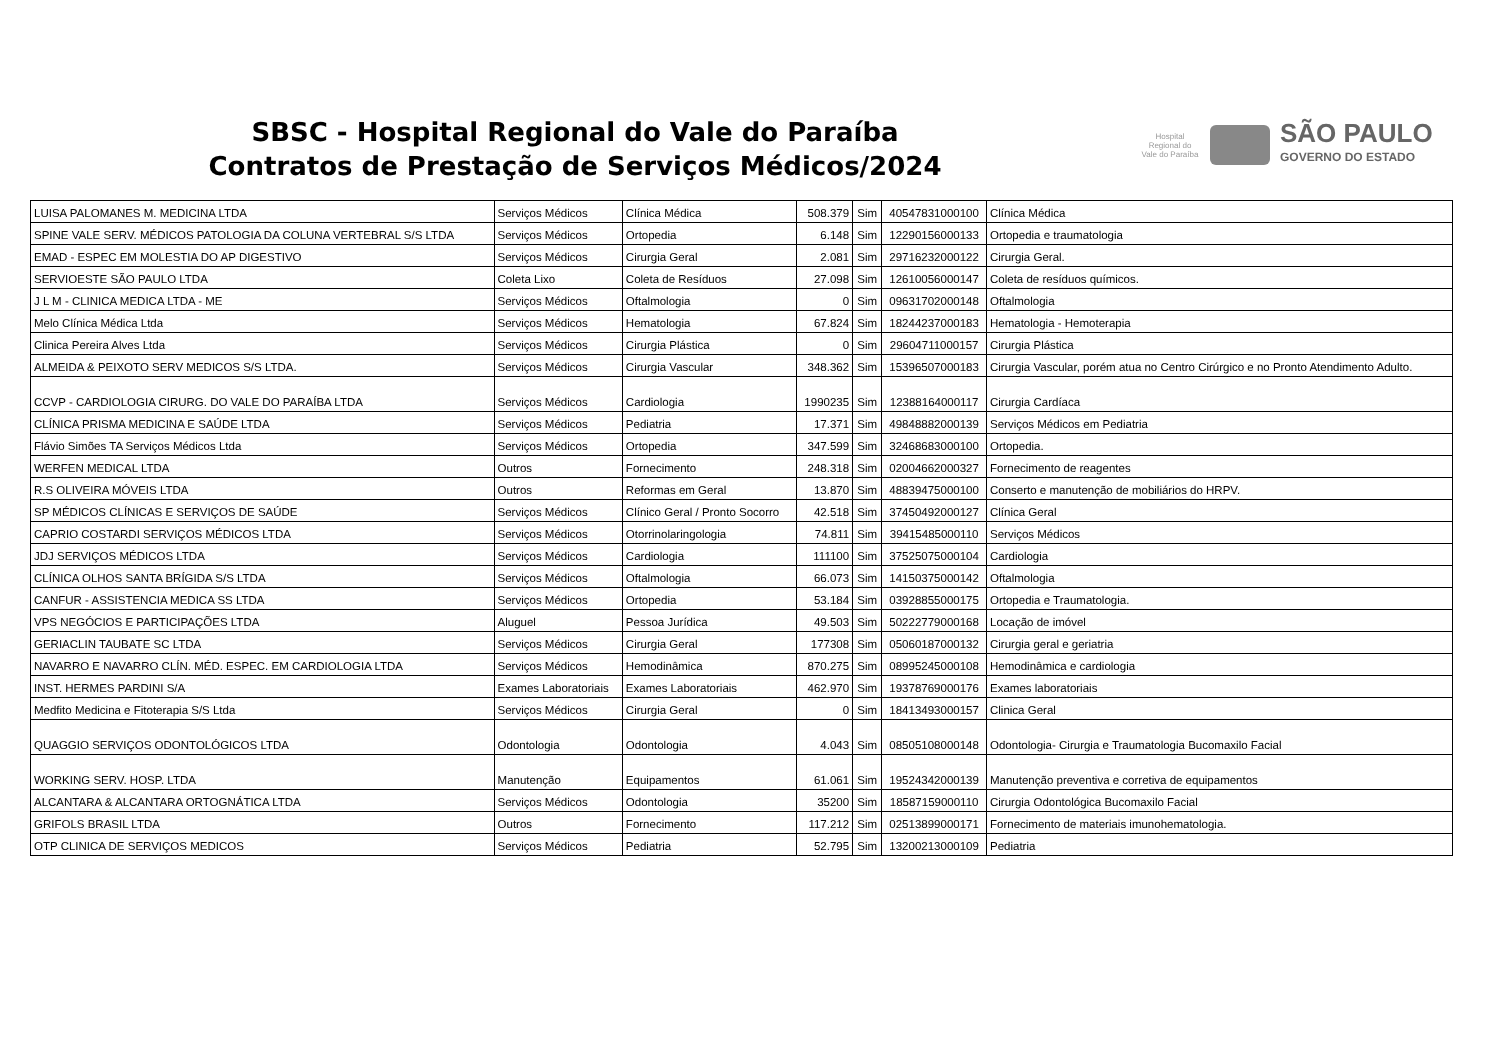SBSC - Hospital Regional do Vale do Paraíba
Contratos de Prestação de Serviços Médicos/2024
Hospital Regional do Vale do Paraíba
SÃO PAULO
GOVERNO DO ESTADO
| LUISA PALOMANES M. MEDICINA LTDA | Serviços Médicos | Clínica Médica | 508.379 | Sim | 40547831000100 | Clínica Médica |
| SPINE VALE SERV. MÉDICOS PATOLOGIA DA COLUNA VERTEBRAL S/S LTDA | Serviços Médicos | Ortopedia | 6.148 | Sim | 12290156000133 | Ortopedia e traumatologia |
| EMAD - ESPEC EM MOLESTIA DO AP DIGESTIVO | Serviços Médicos | Cirurgia Geral | 2.081 | Sim | 29716232000122 | Cirurgia Geral. |
| SERVIOESTE SÃO PAULO LTDA | Coleta Lixo | Coleta de Resíduos | 27.098 | Sim | 12610056000147 | Coleta de resíduos químicos. |
| J L M - CLINICA MEDICA LTDA - ME | Serviços Médicos | Oftalmologia | 0 | Sim | 09631702000148 | Oftalmologia |
| Melo Clínica Médica Ltda | Serviços Médicos | Hematologia | 67.824 | Sim | 18244237000183 | Hematologia - Hemoterapia |
| Clinica Pereira Alves Ltda | Serviços Médicos | Cirurgia Plástica | 0 | Sim | 29604711000157 | Cirurgia Plástica |
| ALMEIDA & PEIXOTO SERV MEDICOS S/S LTDA. | Serviços Médicos | Cirurgia Vascular | 348.362 | Sim | 15396507000183 | Cirurgia Vascular, porém atua no Centro Cirúrgico e no Pronto Atendimento Adulto. |
| CCVP - CARDIOLOGIA CIRURG. DO VALE DO PARAÍBA LTDA | Serviços Médicos | Cardiologia | 1990235 | Sim | 12388164000117 | Cirurgia Cardíaca |
| CLÍNICA PRISMA MEDICINA E SAÚDE LTDA | Serviços Médicos | Pediatria | 17.371 | Sim | 49848882000139 | Serviços Médicos em Pediatria |
| Flávio Simões TA Serviços Médicos Ltda | Serviços Médicos | Ortopedia | 347.599 | Sim | 32468683000100 | Ortopedia. |
| WERFEN MEDICAL LTDA | Outros | Fornecimento | 248.318 | Sim | 02004662000327 | Fornecimento de reagentes |
| R.S OLIVEIRA MÓVEIS LTDA | Outros | Reformas em Geral | 13.870 | Sim | 48839475000100 | Conserto e manutenção de mobiliários do HRPV. |
| SP MÉDICOS CLÍNICAS E SERVIÇOS DE SAÚDE | Serviços Médicos | Clínico Geral / Pronto Socorro | 42.518 | Sim | 37450492000127 | Clínica Geral |
| CAPRIO COSTARDI SERVIÇOS MÉDICOS LTDA | Serviços Médicos | Otorrinolaringologia | 74.811 | Sim | 39415485000110 | Serviços Médicos |
| JDJ SERVIÇOS MÉDICOS LTDA | Serviços Médicos | Cardiologia | 111100 | Sim | 37525075000104 | Cardiologia |
| CLÍNICA OLHOS SANTA BRÍGIDA S/S LTDA | Serviços Médicos | Oftalmologia | 66.073 | Sim | 14150375000142 | Oftalmologia |
| CANFUR - ASSISTENCIA MEDICA SS LTDA | Serviços Médicos | Ortopedia | 53.184 | Sim | 03928855000175 | Ortopedia e Traumatologia. |
| VPS NEGÓCIOS E PARTICIPAÇÕES LTDA | Aluguel | Pessoa Jurídica | 49.503 | Sim | 50222779000168 | Locação de imóvel |
| GERIACLIN TAUBATE SC LTDA | Serviços Médicos | Cirurgia Geral | 177308 | Sim | 05060187000132 | Cirurgia geral e geriatria |
| NAVARRO E NAVARRO CLÍN. MÉD. ESPEC. EM CARDIOLOGIA LTDA | Serviços Médicos | Hemodinâmica | 870.275 | Sim | 08995245000108 | Hemodinâmica e cardiologia |
| INST. HERMES PARDINI S/A | Exames Laboratoriais | Exames Laboratoriais | 462.970 | Sim | 19378769000176 | Exames laboratoriais |
| Medfito Medicina e Fitoterapia S/S Ltda | Serviços Médicos | Cirurgia Geral | 0 | Sim | 18413493000157 | Clinica Geral |
| QUAGGIO SERVIÇOS ODONTOLÓGICOS LTDA | Odontologia | Odontologia | 4.043 | Sim | 08505108000148 | Odontologia- Cirurgia e Traumatologia Bucomaxilo Facial |
| WORKING SERV. HOSP. LTDA | Manutenção | Equipamentos | 61.061 | Sim | 19524342000139 | Manutenção preventiva e corretiva de equipamentos |
| ALCANTARA & ALCANTARA ORTOGNÁTICA LTDA | Serviços Médicos | Odontologia | 35200 | Sim | 18587159000110 | Cirurgia Odontológica Bucomaxilo Facial |
| GRIFOLS BRASIL LTDA | Outros | Fornecimento | 117.212 | Sim | 02513899000171 | Fornecimento de materiais imunohematologia. |
| OTP CLINICA DE SERVIÇOS MEDICOS | Serviços Médicos | Pediatria | 52.795 | Sim | 13200213000109 | Pediatria |